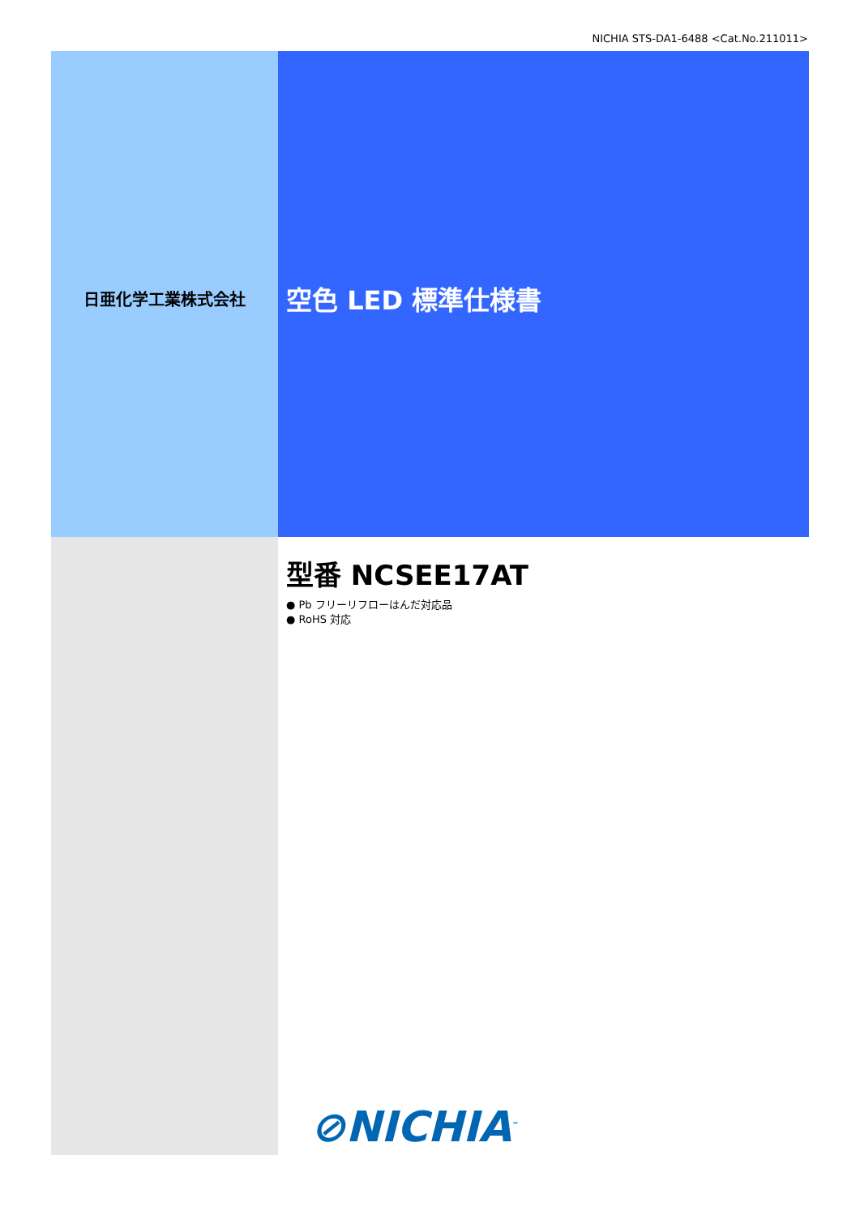NICHIA STS-DA1-6488 <Cat.No.211011>
日亜化学工業株式会社
空色 LED 標準仕様書
型番 NCSEE17AT
● Pb フリーリフローはんだ対応品
● RoHS 対応
⊘NICHIA<sup>™</sup>